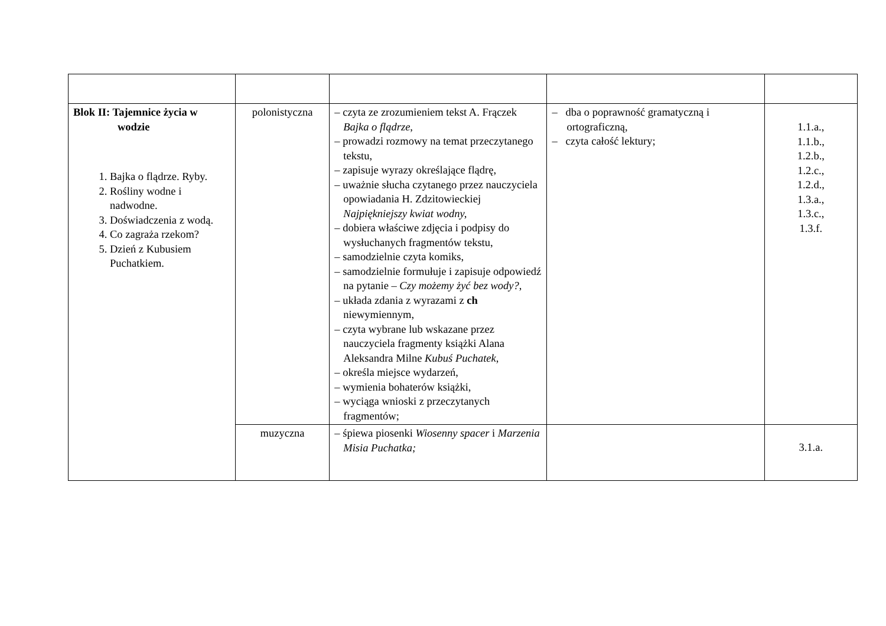| Blok II: Tajemnice życia w wodzie 1. Bajka o flądrze. Ryby. 2. Rośliny wodne i nadwodne. 3. Doświadczenia z wodą. 4. Co zagraża rzekom? 5. Dzień z Kubusiem Puchatkiem. | polonistyczna | – czyta ze zrozumieniem tekst A. Frączek Bajka o flądrze, – prowadzi rozmowy na temat przeczytanego tekstu, – zapisuje wyrazy określające flądrę, – uważnie słucha czytanego przez nauczyciela opowiadania H. Zdzitowieckiej Najpiękniejszy kwiat wodny, – dobiera właściwe zdjęcia i podpisy do wysłuchanych fragmentów tekstu, – samodzielnie czyta komiks, – samodzielnie formułuje i zapisuje odpowiedź na pytanie – Czy możemy żyć bez wody?, – układa zdania z wyrazami z ch niewymiennym, – czyta wybrane lub wskazane przez nauczyciela fragmenty książki Alana Aleksandra Milne Kubuś Puchatek, – określa miejsce wydarzeń, – wymienia bohaterów książki, – wyciąga wnioski z przeczytanych fragmentów; | – dba o poprawność gramatyczną i ortograficzną, – czyta całość lektury; | 1.1.a., 1.1.b., 1.2.b., 1.2.c., 1.2.d., 1.3.a., 1.3.c., 1.3.f. |
| | muzyczna | – śpiewa piosenki Wiosenny spacer i Marzenia Misia Puchatka; | | 3.1.a. |